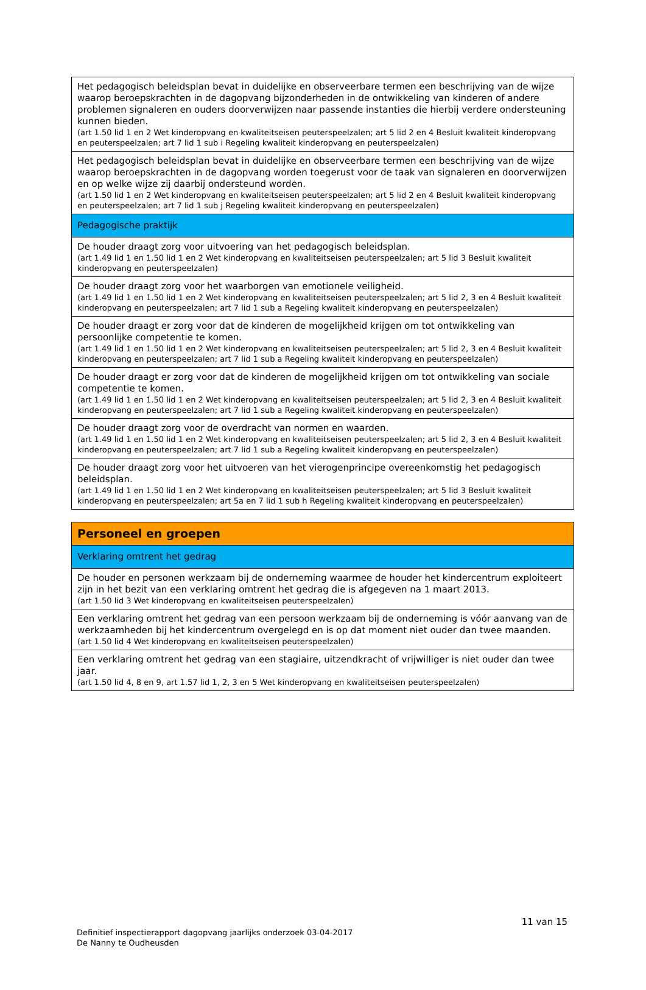| Het pedagogisch beleidsplan bevat in duidelijke en observeerbare termen een beschrijving van de wijze waarop beroepskrachten in de dagopvang bijzonderheden in de ontwikkeling van kinderen of andere problemen signaleren en ouders doorverwijzen naar passende instanties die hierbij verdere ondersteuning kunnen bieden. (art 1.50 lid 1 en 2 Wet kinderopvang en kwaliteitseisen peuterspeelzalen; art 5 lid 2 en 4 Besluit kwaliteit kinderopvang en peuterspeelzalen; art 7 lid 1 sub i Regeling kwaliteit kinderopvang en peuterspeelzalen) |
| Het pedagogisch beleidsplan bevat in duidelijke en observeerbare termen een beschrijving van de wijze waarop beroepskrachten in de dagopvang worden toegerust voor de taak van signaleren en doorverwijzen en op welke wijze zij daarbij ondersteund worden. (art 1.50 lid 1 en 2 Wet kinderopvang en kwaliteitseisen peuterspeelzalen; art 5 lid 2 en 4 Besluit kwaliteit kinderopvang en peuterspeelzalen; art 7 lid 1 sub j Regeling kwaliteit kinderopvang en peuterspeelzalen) |
| Pedagogische praktijk |
| De houder draagt zorg voor uitvoering van het pedagogisch beleidsplan. (art 1.49 lid 1 en 1.50 lid 1 en 2 Wet kinderopvang en kwaliteitseisen peuterspeelzalen; art 5 lid 3 Besluit kwaliteit kinderopvang en peuterspeelzalen) |
| De houder draagt zorg voor het waarborgen van emotionele veiligheid. (art 1.49 lid 1 en 1.50 lid 1 en 2 Wet kinderopvang en kwaliteitseisen peuterspeelzalen; art 5 lid 2, 3 en 4 Besluit kwaliteit kinderopvang en peuterspeelzalen; art 7 lid 1 sub a Regeling kwaliteit kinderopvang en peuterspeelzalen) |
| De houder draagt er zorg voor dat de kinderen de mogelijkheid krijgen om tot ontwikkeling van persoonlijke competentie te komen. (art 1.49 lid 1 en 1.50 lid 1 en 2 Wet kinderopvang en kwaliteitseisen peuterspeelzalen; art 5 lid 2, 3 en 4 Besluit kwaliteit kinderopvang en peuterspeelzalen; art 7 lid 1 sub a Regeling kwaliteit kinderopvang en peuterspeelzalen) |
| De houder draagt er zorg voor dat de kinderen de mogelijkheid krijgen om tot ontwikkeling van sociale competentie te komen. (art 1.49 lid 1 en 1.50 lid 1 en 2 Wet kinderopvang en kwaliteitseisen peuterspeelzalen; art 5 lid 2, 3 en 4 Besluit kwaliteit kinderopvang en peuterspeelzalen; art 7 lid 1 sub a Regeling kwaliteit kinderopvang en peuterspeelzalen) |
| De houder draagt zorg voor de overdracht van normen en waarden. (art 1.49 lid 1 en 1.50 lid 1 en 2 Wet kinderopvang en kwaliteitseisen peuterspeelzalen; art 5 lid 2, 3 en 4 Besluit kwaliteit kinderopvang en peuterspeelzalen; art 7 lid 1 sub a Regeling kwaliteit kinderopvang en peuterspeelzalen) |
| De houder draagt zorg voor het uitvoeren van het vierogenprincipe overeenkomstig het pedagogisch beleidsplan. (art 1.49 lid 1 en 1.50 lid 1 en 2 Wet kinderopvang en kwaliteitseisen peuterspeelzalen; art 5 lid 3 Besluit kwaliteit kinderopvang en peuterspeelzalen; art 5a en 7 lid 1 sub h Regeling kwaliteit kinderopvang en peuterspeelzalen) |
| Personeel en groepen |
| Verklaring omtrent het gedrag |
| De houder en personen werkzaam bij de onderneming waarmee de houder het kindercentrum exploiteert zijn in het bezit van een verklaring omtrent het gedrag die is afgegeven na 1 maart 2013. (art 1.50 lid 3 Wet kinderopvang en kwaliteitseisen peuterspeelzalen) |
| Een verklaring omtrent het gedrag van een persoon werkzaam bij de onderneming is vóór aanvang van de werkzaamheden bij het kindercentrum overgelegd en is op dat moment niet ouder dan twee maanden. (art 1.50 lid 4 Wet kinderopvang en kwaliteitseisen peuterspeelzalen) |
| Een verklaring omtrent het gedrag van een stagiaire, uitzendkracht of vrijwilliger is niet ouder dan twee jaar. (art 1.50 lid 4, 8 en 9, art 1.57 lid 1, 2, 3 en 5 Wet kinderopvang en kwaliteitseisen peuterspeelzalen) |
11 van 15
Definitief inspectierapport dagopvang jaarlijks onderzoek 03-04-2017
De Nanny te Oudheusden